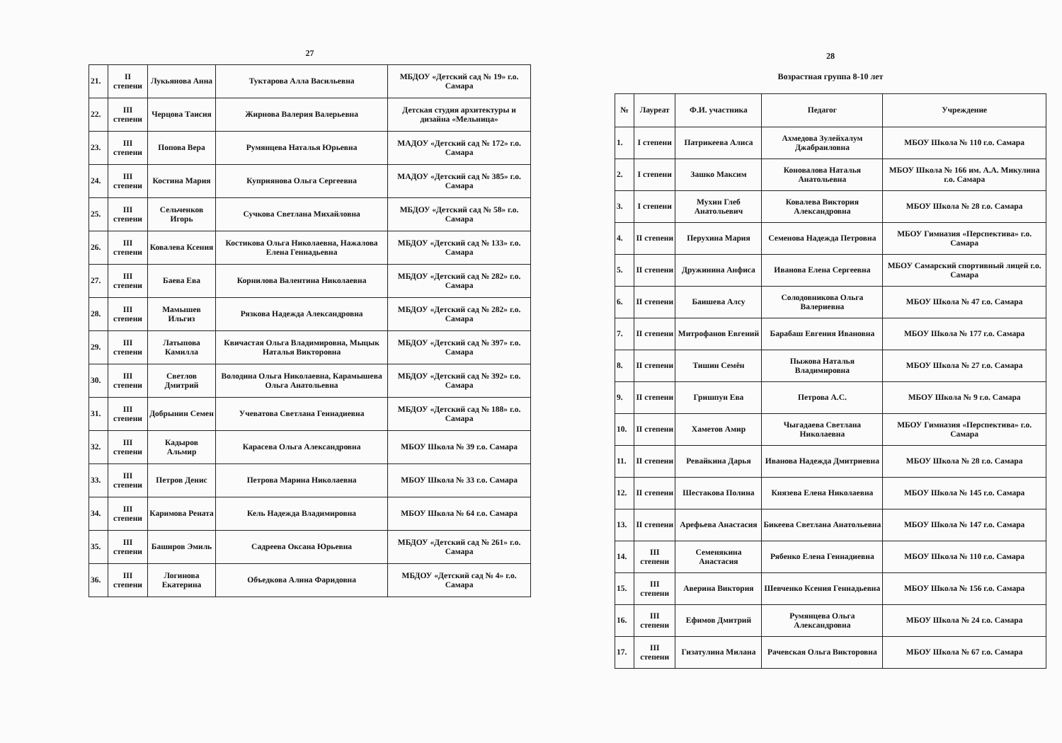27
| 21. | II степени | Лукьянова Анна | Туктарова Алла Васильевна | МБДОУ «Детский сад № 19» г.о. Самара |
| 22. | III степени | Черцова Таисия | Жирнова Валерия Валерьевна | Детская студия архитектуры и дизайна «Мельница» |
| 23. | III степени | Попова Вера | Румянцева Наталья Юрьевна | МАДОУ «Детский сад № 172» г.о. Самара |
| 24. | III степени | Костина Мария | Куприянова Ольга Сергеевна | МАДОУ «Детский сад № 385» г.о. Самара |
| 25. | III степени | Сельченков Игорь | Сучкова Светлана Михайловна | МБДОУ «Детский сад № 58» г.о. Самара |
| 26. | III степени | Ковалева Ксения | Костикова Ольга Николаевна, Нажалова Елена Геннадьевна | МБДОУ «Детский сад № 133» г.о. Самара |
| 27. | III степени | Баева Ева | Корнилова Валентина Николаевна | МБДОУ «Детский сад № 282» г.о. Самара |
| 28. | III степени | Мамышев Ильгиз | Рязкова Надежда Александровна | МБДОУ «Детский сад № 282» г.о. Самара |
| 29. | III степени | Латыпова Камилла | Квичастая Ольга Владимировна, Мыцык Наталья Викторовна | МБДОУ «Детский сад № 397» г.о. Самара |
| 30. | III степени | Светлов Дмитрий | Володина Ольга Николаевна, Карамышева Ольга Анатольевна | МБДОУ «Детский сад № 392» г.о. Самара |
| 31. | III степени | Добрынин Семен | Учеватова Светлана Геннадиевна | МБДОУ «Детский сад № 188» г.о. Самара |
| 32. | III степени | Кадыров Альмир | Карасева Ольга Александровна | МБОУ Школа № 39 г.о. Самара |
| 33. | III степени | Петров Денис | Петрова Марина Николаевна | МБОУ Школа № 33 г.о. Самара |
| 34. | III степени | Каримова Рената | Кель Надежда Владимировна | МБОУ Школа № 64 г.о. Самара |
| 35. | III степени | Баширов Эмиль | Садреева Оксана Юрьевна | МБДОУ «Детский сад № 261» г.о. Самара |
| 36. | III степени | Логинова Екатерина | Объедкова Алина Фаридовна | МБДОУ «Детский сад № 4» г.о. Самара |
28
Возрастная группа 8-10 лет
| № | Лауреат | Ф.И. участника | Педагог | Учреждение |
| --- | --- | --- | --- | --- |
| 1. | I степени | Патрикеева Алиса | Ахмедова Зулейхалум Джабраиловна | МБОУ Школа № 110 г.о. Самара |
| 2. | I степени | Зашко Максим | Коновалова Наталья Анатольевна | МБОУ Школа № 166 им. А.А. Микулина г.о. Самара |
| 3. | I степени | Мухин Глеб Анатольевич | Ковалева Виктория Александровна | МБОУ Школа № 28 г.о. Самара |
| 4. | II степени | Перухина Мария | Семенова Надежда Петровна | МБОУ Гимназия «Перспектива» г.о. Самара |
| 5. | II степени | Дружинина Анфиса | Иванова Елена Сергеевна | МБОУ Самарский спортивный лицей г.о. Самара |
| 6. | II степени | Баишева Алсу | Солодовникова Ольга Валериевна | МБОУ Школа № 47 г.о. Самара |
| 7. | II степени | Митрофанов Евгений | Барабаш Евгения Ивановна | МБОУ Школа № 177 г.о. Самара |
| 8. | II степени | Тишин Семён | Пыжова Наталья Владимировна | МБОУ Школа № 27 г.о. Самара |
| 9. | II степени | Гришпун Ева | Петрова А.С. | МБОУ Школа № 9 г.о. Самара |
| 10. | II степени | Хаметов Амир | Чыгадаева Светлана Николаевна | МБОУ Гимназия «Перспектива» г.о. Самара |
| 11. | II степени | Ревайкина Дарья | Иванова Надежда Дмитриевна | МБОУ Школа № 28 г.о. Самара |
| 12. | II степени | Шестакова Полина | Князева Елена Николаевна | МБОУ Школа № 145 г.о. Самара |
| 13. | II степени | Арефьева Анастасия | Бикеева Светлана Анатольевна | МБОУ Школа № 147 г.о. Самара |
| 14. | III степени | Семенякина Анастасия | Рябенко Елена Геннадиевна | МБОУ Школа № 110 г.о. Самара |
| 15. | III степени | Аверина Виктория | Шевченко Ксения Геннадьевна | МБОУ Школа № 156 г.о. Самара |
| 16. | III степени | Ефимов Дмитрий | Румянцева Ольга Александровна | МБОУ Школа № 24 г.о. Самара |
| 17. | III степени | Гизатулина Милана | Рачевская Ольга Викторовна | МБОУ Школа № 67 г.о. Самара |